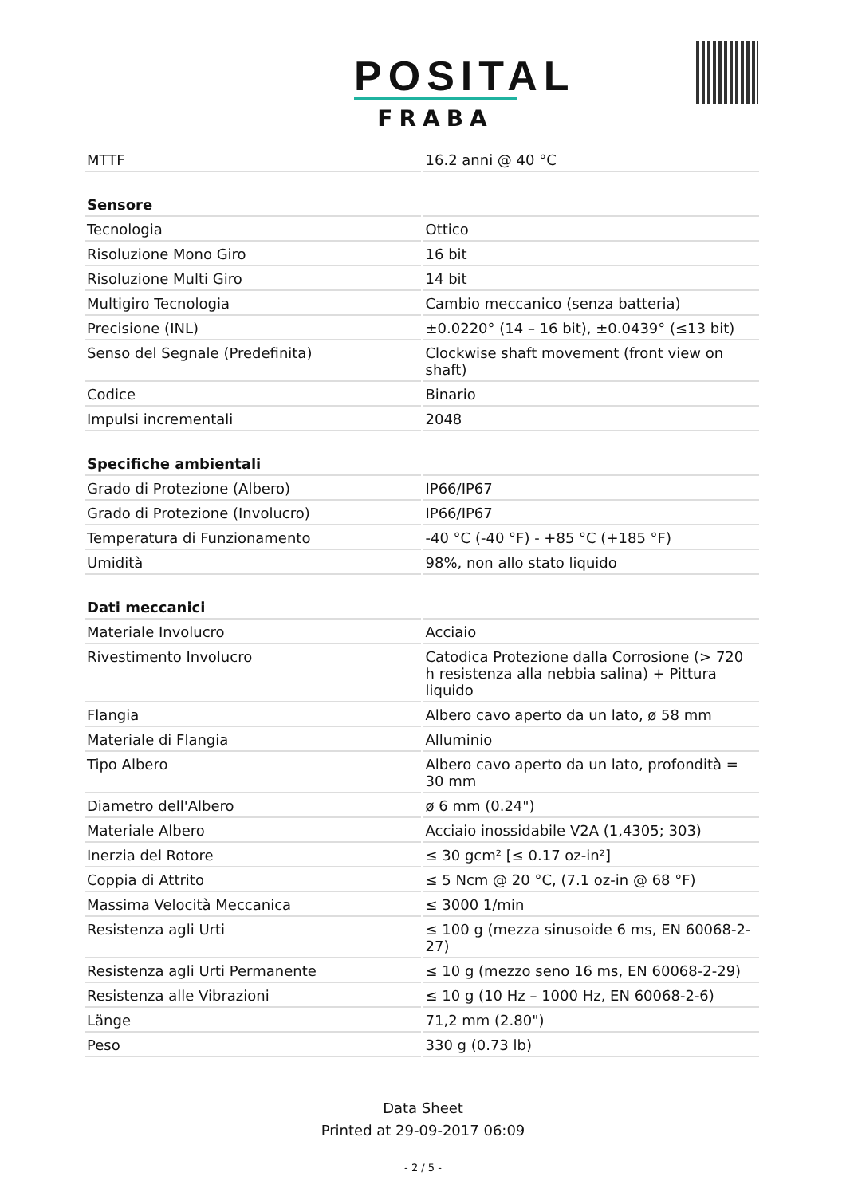POSITAL
FRABA
| MTTF | 16.2 anni @ 40 °C |
| Sensore | |
| Tecnologia | Ottico |
| Risoluzione Mono Giro | 16 bit |
| Risoluzione Multi Giro | 14 bit |
| Multigiro Tecnologia | Cambio meccanico (senza batteria) |
| Precisione (INL) | ±0.0220° (14 – 16 bit), ±0.0439° (≤13 bit) |
| Senso del Segnale (Predefinita) | Clockwise shaft movement (front view on shaft) |
| Codice | Binario |
| Impulsi incrementali | 2048 |
| Specifiche ambientali | |
| Grado di Protezione (Albero) | IP66/IP67 |
| Grado di Protezione (Involucro) | IP66/IP67 |
| Temperatura di Funzionamento | -40 °C (-40 °F) - +85 °C (+185 °F) |
| Umidità | 98%, non allo stato liquido |
| Dati meccanici | |
| Materiale Involucro | Acciaio |
| Rivestimento Involucro | Catodica Protezione dalla Corrosione (> 720 h resistenza alla nebbia salina) + Pittura liquido |
| Flangia | Albero cavo aperto da un lato, ø 58 mm |
| Materiale di Flangia | Alluminio |
| Tipo Albero | Albero cavo aperto da un lato, profondità = 30 mm |
| Diametro dell'Albero | ø 6 mm (0.24") |
| Materiale Albero | Acciaio inossidabile V2A (1,4305; 303) |
| Inerzia del Rotore | ≤ 30 gcm² [≤ 0.17 oz-in²] |
| Coppia di Attrito | ≤ 5 Ncm @ 20 °C, (7.1 oz-in @ 68 °F) |
| Massima Velocità Meccanica | ≤ 3000 1/min |
| Resistenza agli Urti | ≤ 100 g (mezza sinusoide 6 ms, EN 60068-2-27) |
| Resistenza agli Urti Permanente | ≤ 10 g (mezzo seno 16 ms, EN 60068-2-29) |
| Resistenza alle Vibrazioni | ≤ 10 g (10 Hz – 1000 Hz, EN 60068-2-6) |
| Länge | 71,2 mm (2.80") |
| Peso | 330 g (0.73 lb) |
Data Sheet
Printed at 29-09-2017 06:09
- 2 / 5 -